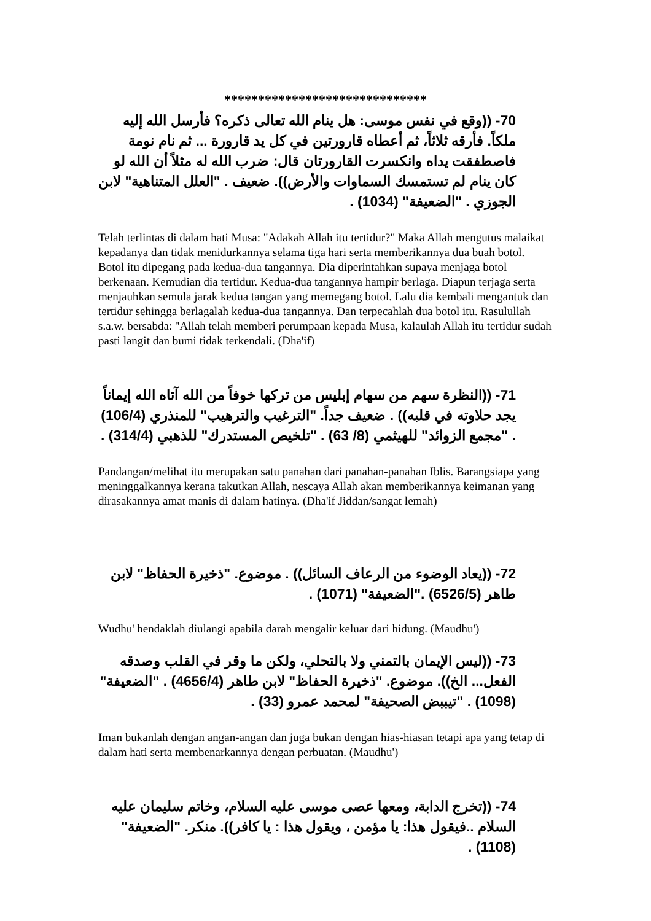******************************
70- ((وقع في نفس موسى: هل ينام الله تعالى ذكره؟ فأرسل الله إليه ملكاً. فأرقه ثلاثاً، ثم أعطاه قارورتين في كل يد قارورة ... ثم نام نومة فاصطفقت يداه وانكسرت القارورتان قال: ضرب الله له مثلاً أن الله لو كان ينام لم تستمسك السماوات والأرض)). ضعيف . "العلل المتناهية" لابن الجوزي . "الضعيفة" (1034) .
Telah terlintas di dalam hati Musa: "Adakah Allah itu tertidur?" Maka Allah mengutus malaikat kepadanya dan tidak menidurkannya selama tiga hari serta memberikannya dua buah botol. Botol itu dipegang pada kedua-dua tangannya. Dia diperintahkan supaya menjaga botol berkenaan. Kemudian dia tertidur. Kedua-dua tangannya hampir berlaga. Diapun terjaga serta menjauhkan semula jarak kedua tangan yang memegang botol. Lalu dia kembali mengantuk dan tertidur sehingga berlagalah kedua-dua tangannya. Dan terpecahlah dua botol itu. Rasulullah s.a.w. bersabda: "Allah telah memberi perumpaan kepada Musa, kalaulah Allah itu tertidur sudah pasti langit dan bumi tidak terkendali. (Dha'if)
71- ((النظرة سهم من سهام إبليس من تركها خوفاً من الله آتاه الله إيماناً يجد حلاوته في قلبه)) . ضعيف جداً. "الترغيب والترهيب" للمنذري (106/4) . "مجمع الزوائد" للهيثمي (8/ 63) . "تلخيص المستدرك" للذهبي (314/4) .
Pandangan/melihat itu merupakan satu panahan dari panahan-panahan Iblis. Barangsiapa yang meninggalkannya kerana takutkan Allah, nescaya Allah akan memberikannya keimanan yang dirasakannya amat manis di dalam hatinya. (Dha'if Jiddan/sangat lemah)
72- ((يعاد الوضوء من الرعاف السائل)) . موضوع. "ذخيرة الحفاظ" لابن طاهر (6526/5) ."الضعيفة" (1071) .
Wudhu' hendaklah diulangi apabila darah mengalir keluar dari hidung. (Maudhu')
73- ((ليس الإيمان بالتمني ولا بالتحلي، ولكن ما وقر في القلب وصدقه الفعل... الخ)). موضوع. "ذخيرة الحفاظ" لابن طاهر (4656/4) . "الضعيفة" (1098) . "تيببض الصحيفة" لمحمد عمرو (33) .
Iman bukanlah dengan angan-angan dan juga bukan dengan hias-hiasan tetapi apa yang tetap di dalam hati serta membenarkannya dengan perbuatan. (Maudhu')
74- ((تخرج الدابة، ومعها عصى موسى عليه السلام، وخاتم سليمان عليه السلام ..فيقول هذا: يا مؤمن ، ويقول هذا : يا كافر)). منكر. "الضعيفة" (1108) .